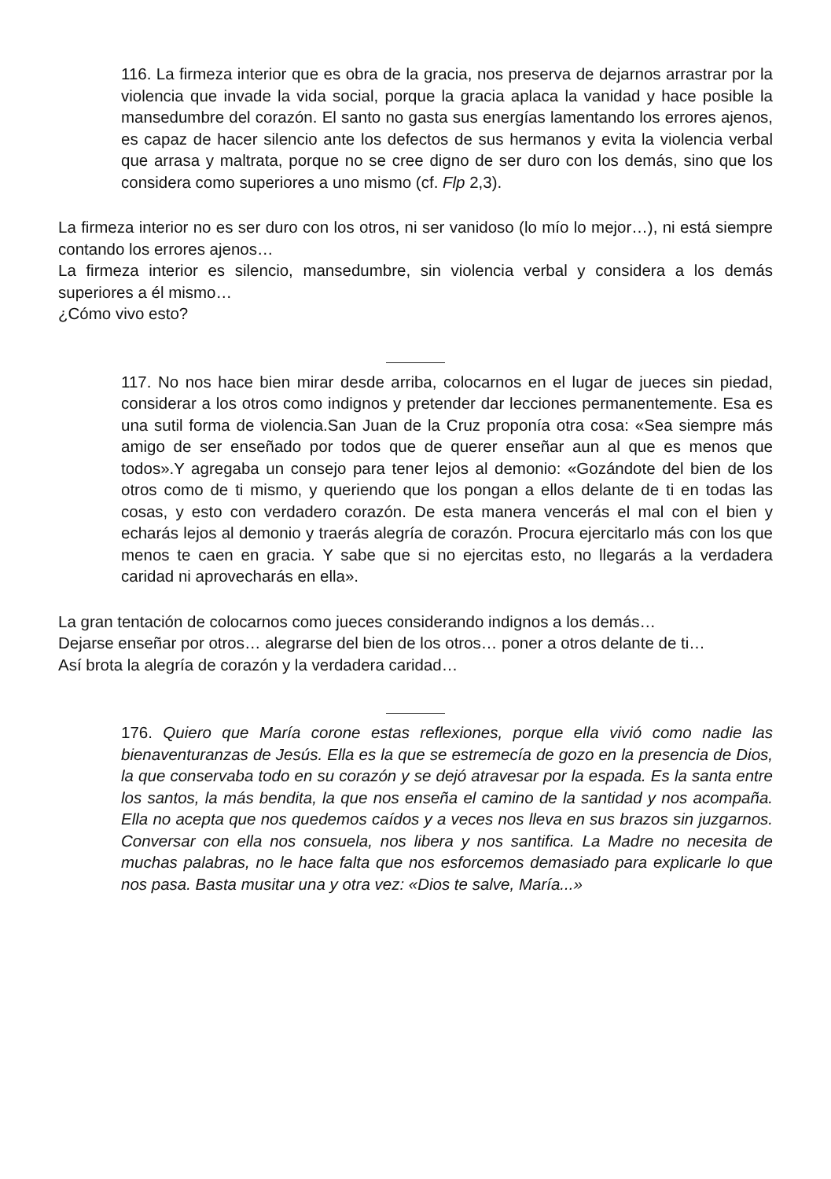116. La firmeza interior que es obra de la gracia, nos preserva de dejarnos arrastrar por la violencia que invade la vida social, porque la gracia aplaca la vanidad y hace posible la mansedumbre del corazón. El santo no gasta sus energías lamentando los errores ajenos, es capaz de hacer silencio ante los defectos de sus hermanos y evita la violencia verbal que arrasa y maltrata, porque no se cree digno de ser duro con los demás, sino que los considera como superiores a uno mismo (cf. Flp 2,3).
La firmeza interior no es ser duro con los otros, ni ser vanidoso (lo mío lo mejor…), ni está siempre contando los errores ajenos…
La firmeza interior es silencio, mansedumbre, sin violencia verbal y considera a los demás superiores a él mismo…
¿Cómo vivo esto?
117. No nos hace bien mirar desde arriba, colocarnos en el lugar de jueces sin piedad, considerar a los otros como indignos y pretender dar lecciones permanentemente. Esa es una sutil forma de violencia.San Juan de la Cruz proponía otra cosa: «Sea siempre más amigo de ser enseñado por todos que de querer enseñar aun al que es menos que todos».Y agregaba un consejo para tener lejos al demonio: «Gozándote del bien de los otros como de ti mismo, y queriendo que los pongan a ellos delante de ti en todas las cosas, y esto con verdadero corazón. De esta manera vencerás el mal con el bien y echarás lejos al demonio y traerás alegría de corazón. Procura ejercitarlo más con los que menos te caen en gracia. Y sabe que si no ejercitas esto, no llegarás a la verdadera caridad ni aprovecharás en ella».
La gran tentación de colocarnos como jueces considerando indignos a los demás…
Dejarse enseñar por otros… alegrarse del bien de los otros… poner a otros delante de ti…
Así brota la alegría de corazón y la verdadera caridad…
176. Quiero que María corone estas reflexiones, porque ella vivió como nadie las bienaventuranzas de Jesús. Ella es la que se estremecía de gozo en la presencia de Dios, la que conservaba todo en su corazón y se dejó atravesar por la espada. Es la santa entre los santos, la más bendita, la que nos enseña el camino de la santidad y nos acompaña. Ella no acepta que nos quedemos caídos y a veces nos lleva en sus brazos sin juzgarnos. Conversar con ella nos consuela, nos libera y nos santifica. La Madre no necesita de muchas palabras, no le hace falta que nos esforcemos demasiado para explicarle lo que nos pasa. Basta musitar una y otra vez: «Dios te salve, María...»